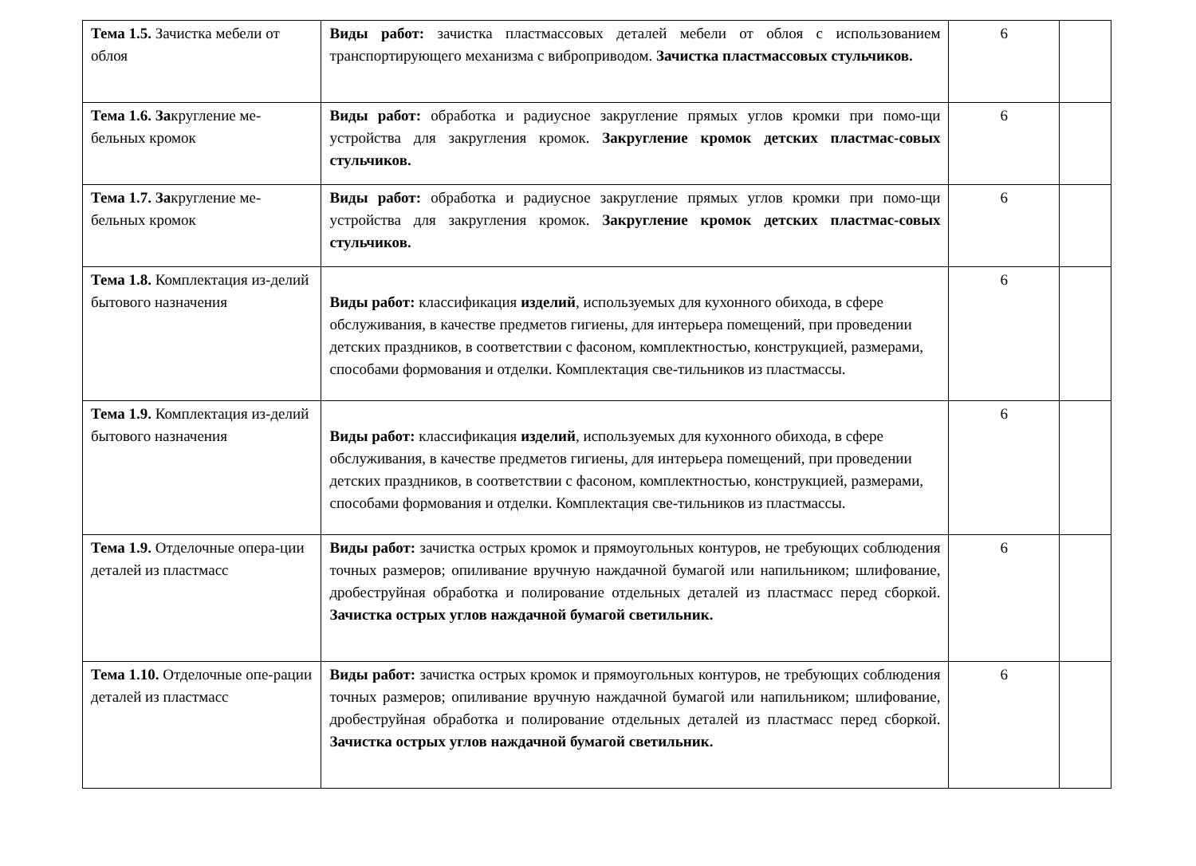| Тема 1.5. Зачистка мебели от облоя | Виды работ: зачистка пластмассовых деталей мебели от облоя с использованием транспортирующего механизма с виброприводом. Зачистка пластмассовых стульчиков. | 6 | |
| Тема 1.6. За кругление ме-бельных кромок | Виды работ: обработка и радиусное закругление прямых углов кромки при помо-щи устройства для закругления кромок. Закругление кромок детских пластмас-совых стульчиков. | 6 | |
| Тема 1.7. За кругление ме-бельных кромок | Виды работ: обработка и радиусное закругление прямых углов кромки при помо-щи устройства для закругления кромок. Закругление кромок детских пластмас-совых стульчиков. | 6 | |
| Тема 1.8. Комплектация из-делий бытового назначения | Виды работ: классификация изделий , используемых для кухонного обихода, в сфере обслуживания, в качестве предметов гигиены, для интерьера помещений, при проведении детских праздников, в соответствии с фасоном, комплектностью, конструкцией, размерами, способами формования и отделки. Комплектация све-тильников из пластмассы. | 6 | |
| Тема 1.9. Комплектация из-делий бытового назначения | Виды работ: классификация изделий , используемых для кухонного обихода, в сфере обслуживания, в качестве предметов гигиены, для интерьера помещений, при проведении детских праздников, в соответствии с фасоном, комплектностью, конструкцией, размерами, способами формования и отделки. Комплектация све-тильников из пластмассы. | 6 | |
| Тема 1.9. Отделочные опера-ции деталей из пластмасс | Виды работ: зачистка острых кромок и прямоугольных контуров, не требующих соблюдения точных размеров; опиливание вручную наждачной бумагой или напильником; шлифование, дробеструйная обработка и полирование отдельных деталей из пластмасс перед сборкой. Зачистка острых углов наждачной бумагой светильник. | 6 | |
| Тема 1.10. Отделочные опе-рации деталей из пластмасс | Виды работ: зачистка острых кромок и прямоугольных контуров, не требующих соблюдения точных размеров; опиливание вручную наждачной бумагой или напильником; шлифование, дробеструйная обработка и полирование отдельных деталей из пластмасс перед сборкой. Зачистка острых углов наждачной бумагой светильник. | 6 | |